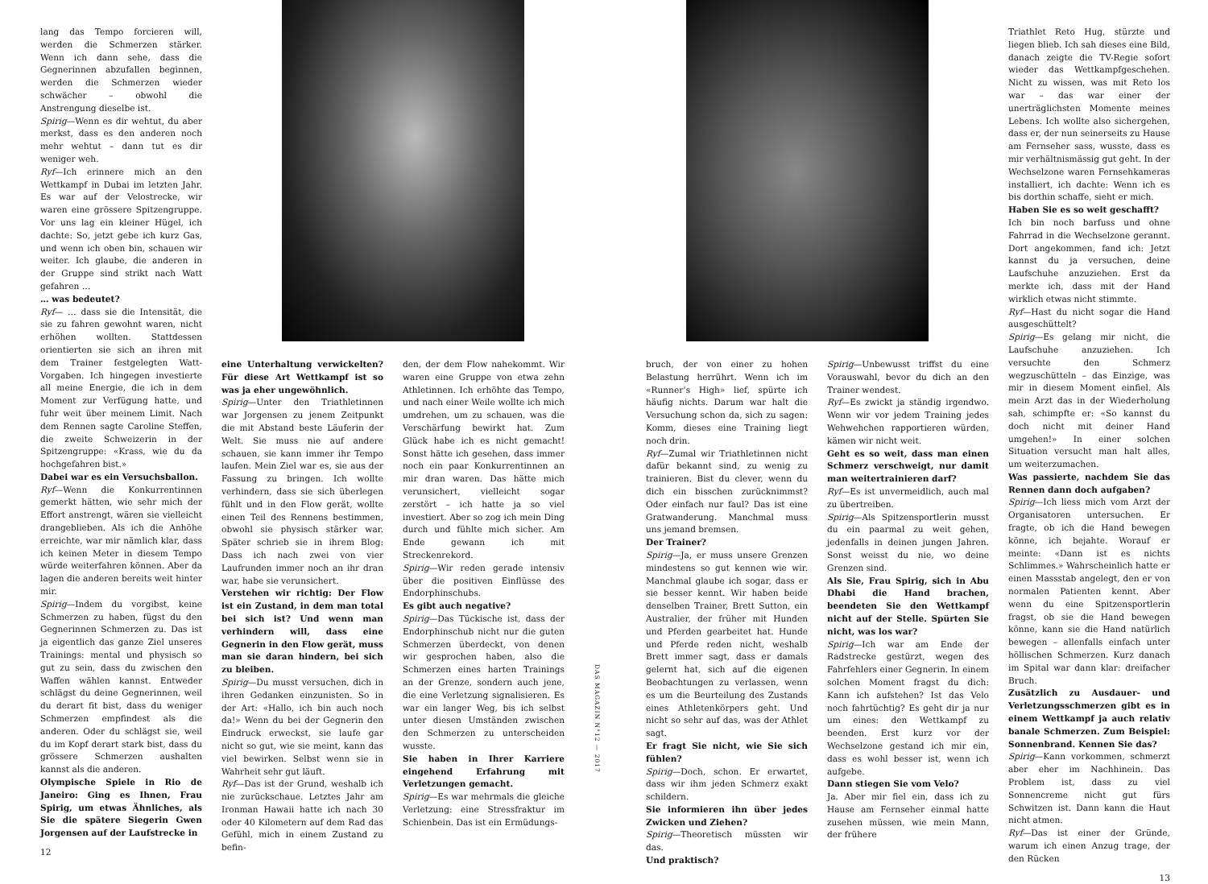lang das Tempo forcieren will, werden die Schmerzen stärker. Wenn ich dann sehe, dass die Gegnerinnen abzufallen beginnen, werden die Schmerzen wieder schwächer – obwohl die Anstrengung dieselbe ist.
Spirig—Wenn es dir wehtut, du aber merkst, dass es den anderen noch mehr wehtut – dann tut es dir weniger weh.
Ryf—Ich erinnere mich an den Wettkampf in Dubai im letzten Jahr. Es war auf der Velostrecke, wir waren eine grössere Spitzengruppe. Vor uns lag ein kleiner Hügel, ich dachte: So, jetzt gebe ich kurz Gas, und wenn ich oben bin, schauen wir weiter. Ich glaube, die anderen in der Gruppe sind strikt nach Watt gefahren …
… was bedeutet?
Ryf— … dass sie die Intensität, die sie zu fahren gewohnt waren, nicht erhöhen wollten. Stattdessen orientierten sie sich an ihren mit dem Trainer festgelegten Watt-Vorgaben. Ich hingegen investierte all meine Energie, die ich in dem Moment zur Verfügung hatte, und fuhr weit über meinem Limit. Nach dem Rennen sagte Caroline Steffen, die zweite Schweizerin in der Spitzengruppe: «Krass, wie du da hochgefahren bist.»
Dabei war es ein Versuchsballon.
Ryf—Wenn die Konkurrentinnen gemerkt hätten, wie sehr mich der Effort anstrengt, wären sie vielleicht drangeblieben. Als ich die Anhöhe erreichte, war mir nämlich klar, dass ich keinen Meter in diesem Tempo würde weiterfahren können. Aber da lagen die anderen bereits weit hinter mir.
Spirig—Indem du vorgibst, keine Schmerzen zu haben, fügst du den Gegnerinnen Schmerzen zu. Das ist ja eigentlich das ganze Ziel unseres Trainings: mental und physisch so gut zu sein, dass du zwischen den Waffen wählen kannst. Entweder schlägst du deine Gegnerinnen, weil du derart fit bist, dass du weniger Schmerzen empfindest als die anderen. Oder du schlägst sie, weil du im Kopf derart stark bist, dass du grössere Schmerzen aushalten kannst als die anderen.
Olympische Spiele in Rio de Janeiro: Ging es Ihnen, Frau Spirig, um etwas Ähnliches, als Sie die spätere Siegerin Gwen Jorgensen auf der Laufstrecke in
12
eine Unterhaltung verwickelten? Für diese Art Wettkampf ist so was ja eher ungewöhnlich.
Spirig—Unter den Triathletinnen war Jorgensen zu jenem Zeitpunkt die mit Abstand beste Läuferin der Welt. Sie muss nie auf andere schauen, sie kann immer ihr Tempo laufen. Mein Ziel war es, sie aus der Fassung zu bringen. Ich wollte verhindern, dass sie sich überlegen fühlt und in den Flow gerät, wollte einen Teil des Rennens bestimmen, obwohl sie physisch stärker war. Später schrieb sie in ihrem Blog: Dass ich nach zwei von vier Laufrunden immer noch an ihr dran war, habe sie verunsichert.
Verstehen wir richtig: Der Flow ist ein Zustand, in dem man total bei sich ist? Und wenn man verhindern will, dass eine Gegnerin in den Flow gerät, muss man sie daran hindern, bei sich zu bleiben.
Spirig—Du musst versuchen, dich in ihren Gedanken einzunisten. So in der Art: «Hallo, ich bin auch noch da!» Wenn du bei der Gegnerin den Eindruck erweckst, sie laufe gar nicht so gut, wie sie meint, kann das viel bewirken. Selbst wenn sie in Wahrheit sehr gut läuft.
Ryf—Das ist der Grund, weshalb ich nie zurückschaue. Letztes Jahr am Ironman Hawaii hatte ich nach 30 oder 40 Kilometern auf dem Rad das Gefühl, mich in einem Zustand zu befin-
den, der dem Flow nahekommt. Wir waren eine Gruppe von etwa zehn Athletinnen. Ich erhöhte das Tempo, und nach einer Weile wollte ich mich umdrehen, um zu schauen, was die Verschärfung bewirkt hat. Zum Glück habe ich es nicht gemacht! Sonst hätte ich gesehen, dass immer noch ein paar Konkurrentinnen an mir dran waren. Das hätte mich verunsichert, vielleicht sogar zerstört – ich hatte ja so viel investiert. Aber so zog ich mein Ding durch und fühlte mich sicher. Am Ende gewann ich mit Streckenrekord.
Spirig—Wir reden gerade intensiv über die positiven Einflüsse des Endorphinschubs.
Es gibt auch negative?
Spirig—Das Tückische ist, dass der Endorphinschub nicht nur die guten Schmerzen überdeckt, von denen wir gesprochen haben, also die Schmerzen eines harten Trainings an der Grenze, sondern auch jene, die eine Verletzung signalisieren. Es war ein langer Weg, bis ich selbst unter diesen Umständen zwischen den Schmerzen zu unterscheiden wusste.
Sie haben in Ihrer Karriere eingehend Erfahrung mit Verletzungen gemacht.
Spirig—Es war mehrmals die gleiche Verletzung: eine Stressfraktur im Schienbein. Das ist ein Ermüdungs-
DAS MAGAZIN N°12 — 2017
bruch, der von einer zu hohen Belastung herrührt. Wenn ich im «Runner’s High» lief, spürte ich häufig nichts. Darum war halt die Versuchung schon da, sich zu sagen: Komm, dieses eine Training liegt noch drin.
Ryf—Zumal wir Triathletinnen nicht dafür bekannt sind, zu wenig zu trainieren. Bist du clever, wenn du dich ein bisschen zurücknimmst? Oder einfach nur faul? Das ist eine Gratwanderung. Manchmal muss uns jemand bremsen.
Der Trainer?
Spirig—Ja, er muss unsere Grenzen mindestens so gut kennen wie wir. Manchmal glaube ich sogar, dass er sie besser kennt. Wir haben beide denselben Trainer, Brett Sutton, ein Australier, der früher mit Hunden und Pferden gearbeitet hat. Hunde und Pferde reden nicht, weshalb Brett immer sagt, dass er damals gelernt hat, sich auf die eigenen Beobachtungen zu verlassen, wenn es um die Beurteilung des Zustands eines Athletenkörpers geht. Und nicht so sehr auf das, was der Athlet sagt.
Er fragt Sie nicht, wie Sie sich fühlen?
Spirig—Doch, schon. Er erwartet, dass wir ihm jeden Schmerz exakt schildern.
Sie informieren ihn über jedes Zwicken und Ziehen?
Spirig—Theoretisch müssten wir das.
Und praktisch?
Spirig—Unbewusst triffst du eine Vorauswahl, bevor du dich an den Trainer wendest.
Ryf—Es zwickt ja ständig irgendwo. Wenn wir vor jedem Training jedes Wehwehchen rapportieren würden, kämen wir nicht weit.
Geht es so weit, dass man einen Schmerz verschweigt, nur damit man weitertrainieren darf?
Ryf—Es ist unvermeidlich, auch mal zu übertreiben.
Spirig—Als Spitzensportlerin musst du ein paarmal zu weit gehen, jedenfalls in deinen jungen Jahren. Sonst weisst du nie, wo deine Grenzen sind.
Als Sie, Frau Spirig, sich in Abu Dhabi die Hand brachen, beendeten Sie den Wettkampf nicht auf der Stelle. Spürten Sie nicht, was los war?
Spirig—Ich war am Ende der Radstrecke gestürzt, wegen des Fahrfehlers einer Gegnerin. In einem solchen Moment fragst du dich: Kann ich aufstehen? Ist das Velo noch fahrtüchtig? Es geht dir ja nur um eines: den Wettkampf zu beenden. Erst kurz vor der Wechselzone gestand ich mir ein, dass es wohl besser ist, wenn ich aufgebe.
Dann stiegen Sie vom Velo?
Ja. Aber mir fiel ein, dass ich zu Hause am Fernseher einmal hatte zusehen müssen, wie mein Mann, der frühere
Triathlet Reto Hug, stürzte und liegen blieb. Ich sah dieses eine Bild, danach zeigte die TV-Regie sofort wieder das Wettkampfgeschehen. Nicht zu wissen, was mit Reto los war – das war einer der unerträglichsten Momente meines Lebens. Ich wollte also sichergehen, dass er, der nun seinerseits zu Hause am Fernseher sass, wusste, dass es mir verhältnismässig gut geht. In der Wechselzone waren Fernsehkameras installiert, ich dachte: Wenn ich es bis dorthin schaffe, sieht er mich.
Haben Sie es so weit geschafft?
Ich bin noch barfuss und ohne Fahrrad in die Wechselzone gerannt. Dort angekommen, fand ich: Jetzt kannst du ja versuchen, deine Laufschuhe anzuziehen. Erst da merkte ich, dass mit der Hand wirklich etwas nicht stimmte.
Ryf—Hast du nicht sogar die Hand ausgeschüttelt?
Spirig—Es gelang mir nicht, die Laufschuhe anzuziehen. Ich versuchte den Schmerz wegzuschütteln – das Einzige, was mir in diesem Moment einfiel. Als mein Arzt das in der Wiederholung sah, schimpfte er: «So kannst du doch nicht mit deiner Hand umgehen!» In einer solchen Situation versucht man halt alles, um weiterzumachen.
Was passierte, nachdem Sie das Rennen dann doch aufgaben?
Spirig—Ich liess mich vom Arzt der Organisatoren untersuchen. Er fragte, ob ich die Hand bewegen könne, ich bejahte. Worauf er meinte: «Dann ist es nichts Schlimmes.» Wahrscheinlich hatte er einen Massstab angelegt, den er von normalen Patienten kennt. Aber wenn du eine Spitzensportlerin fragst, ob sie die Hand bewegen könne, kann sie die Hand natürlich bewegen – allenfalls einfach unter höllischen Schmerzen. Kurz danach im Spital war dann klar: dreifacher Bruch.
Zusätzlich zu Ausdauer- und Verletzungsschmerzen gibt es in einem Wettkampf ja auch relativ banale Schmerzen. Zum Beispiel: Sonnenbrand. Kennen Sie das?
Spirig—Kann vorkommen, schmerzt aber eher im Nachhinein. Das Problem ist, dass zu viel Sonnencreme nicht gut fürs Schwitzen ist. Dann kann die Haut nicht atmen.
Ryf—Das ist einer der Gründe, warum ich einen Anzug trage, der den Rücken
13